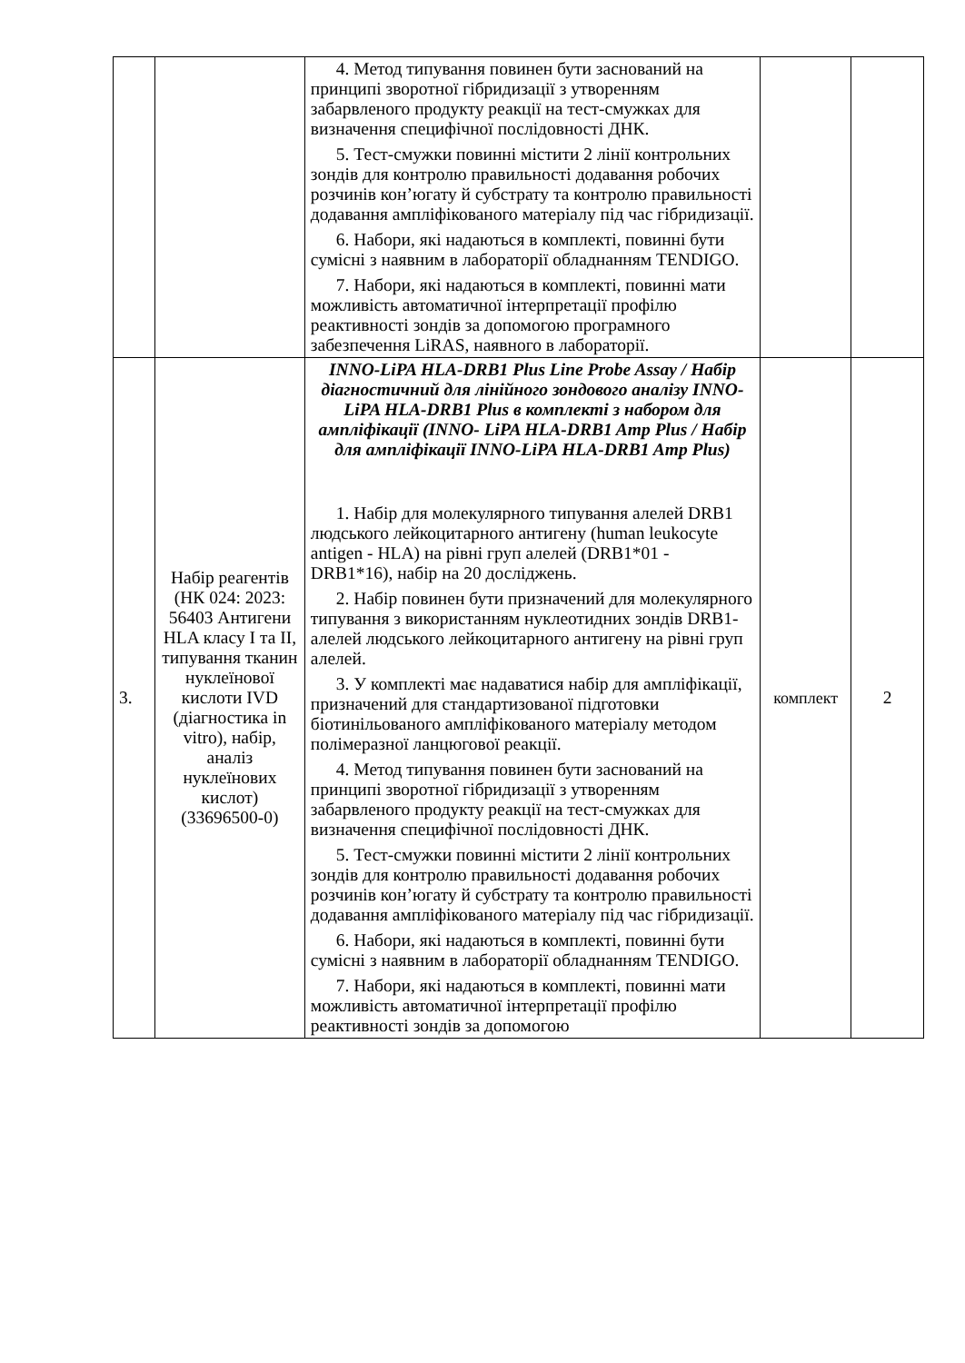| | | 4. Метод типування повинен бути заснований на принципі зворотної гібридизації з утворенням забарвленого продукту реакції на тест-смужках для визначення специфічної послідовності ДНК. 5. Тест-смужки повинні містити 2 лінії контрольних зондів для контролю правильності додавання робочих розчинів кон’югату й субстрату та контролю правильності додавання ампліфікованого матеріалу під час гібридизації. 6. Набори, які надаються в комплекті, повинні бути сумісні з наявним в лабораторії обладнанням TENDIGO. 7. Набори, які надаються в комплекті, повинні мати можливість автоматичної інтерпретації профілю реактивності зондів за допомогою програмного забезпечення LiRAS, наявного в лабораторії. | | |
| 3. | Набір реагентів (НК 024: 2023: 56403 Антигени HLA класу I та II, типування тканин нуклеїнової кислоти IVD (діагностика in vitro), набір, аналіз нуклеїнових кислот) (33696500-0) | INNO-LiPA HLA-DRB1 Plus Line Probe Assay / Набір діагностичний для лінійного зондового аналізу INNO-LiPA HLA-DRB1 Plus в комплекті з набором для ампліфікації (INNO- LiPA HLA-DRB1 Amp Plus / Набір для ампліфікації INNO-LiPA HLA-DRB1 Amp Plus) 1. Набір для молекулярного типування алелей DRB1 людського лейкоцитарного антигену (human leukocyte antigen - HLA) на рівні груп алелей (DRB1*01 - DRB1*16), набір на 20 досліджень. 2. Набір повинен бути призначений для молекулярного типування з використанням нуклеотидних зондів DRB1-алелей людського лейкоцитарного антигену на рівні груп алелей. 3. У комплекті має надаватися набір для ампліфікації, призначений для стандартизованої підготовки біотинільованого ампліфікованого матеріалу методом полімеразної ланцюгової реакції. 4. Метод типування повинен бути заснований на принципі зворотної гібридизації з утворенням забарвленого продукту реакції на тест-смужках для визначення специфічної послідовності ДНК. 5. Тест-смужки повинні містити 2 лінії контрольних зондів для контролю правильності додавання робочих розчинів кон’югату й субстрату та контролю правильності додавання ампліфікованого матеріалу під час гібридизації. 6. Набори, які надаються в комплекті, повинні бути сумісні з наявним в лабораторії обладнанням TENDIGO. 7. Набори, які надаються в комплекті, повинні мати можливість автоматичної інтерпретації профілю реактивності зондів за допомогою | комплект | 2 |